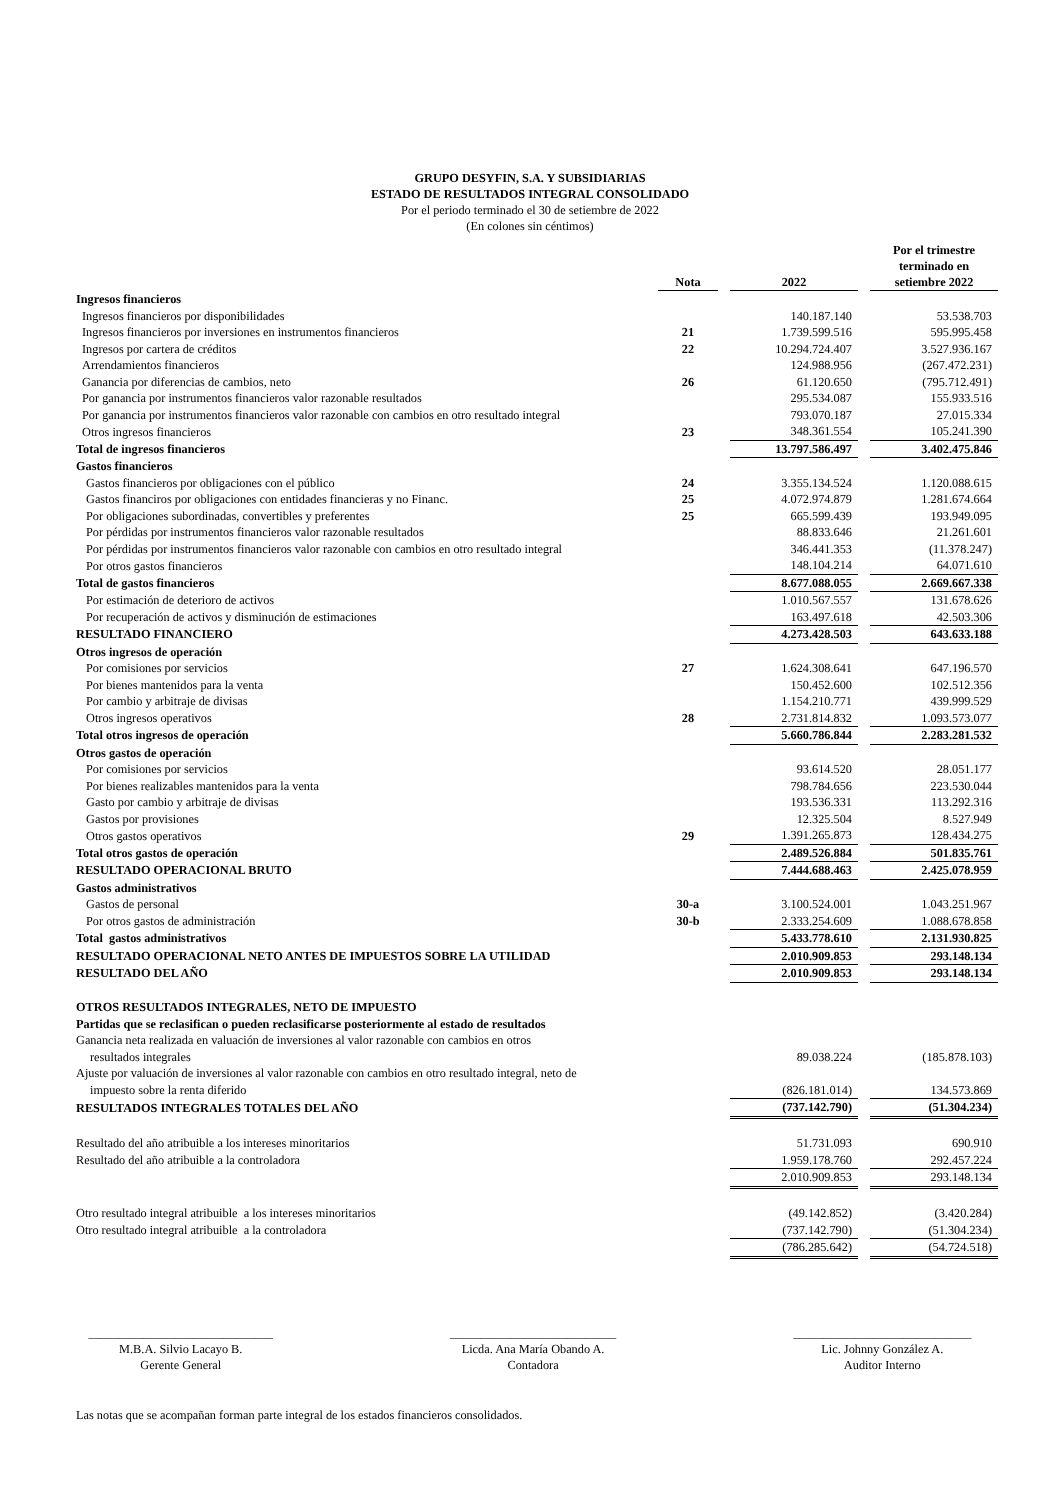GRUPO DESYFIN, S.A. Y SUBSIDIARIAS
ESTADO DE RESULTADOS INTEGRAL CONSOLIDADO
Por el periodo terminado el 30 de setiembre de 2022
(En colones sin céntimos)
| | Nota | | 2022 | | Por el trimestre terminado en setiembre 2022 |
| --- | --- | --- | --- | --- | --- |
| Ingresos financieros | | | | | |
| Ingresos financieros por disponibilidades | | | 140.187.140 | | 53.538.703 |
| Ingresos financieros por inversiones en instrumentos financieros | 21 | | 1.739.599.516 | | 595.995.458 |
| Ingresos por cartera de créditos | 22 | | 10.294.724.407 | | 3.527.936.167 |
| Arrendamientos financieros | | | 124.988.956 | | (267.472.231) |
| Ganancia por diferencias de cambios, neto | 26 | | 61.120.650 | | (795.712.491) |
| Por ganancia por instrumentos financieros valor razonable resultados | | | 295.534.087 | | 155.933.516 |
| Por ganancia por instrumentos financieros valor razonable con cambios en otro resultado integral | | | 793.070.187 | | 27.015.334 |
| Otros ingresos financieros | 23 | | 348.361.554 | | 105.241.390 |
| Total de ingresos financieros | | | 13.797.586.497 | | 3.402.475.846 |
| Gastos financieros | | | | | |
| Gastos financieros por obligaciones con el público | 24 | | 3.355.134.524 | | 1.120.088.615 |
| Gastos financiros por obligaciones con entidades financieras y no Financ. | 25 | | 4.072.974.879 | | 1.281.674.664 |
| Por obligaciones subordinadas, convertibles y preferentes | 25 | | 665.599.439 | | 193.949.095 |
| Por pérdidas por instrumentos financieros valor razonable resultados | | | 88.833.646 | | 21.261.601 |
| Por pérdidas por instrumentos financieros valor razonable con cambios en otro resultado integral | | | 346.441.353 | | (11.378.247) |
| Por otros gastos financieros | | | 148.104.214 | | 64.071.610 |
| Total de gastos financieros | | | 8.677.088.055 | | 2.669.667.338 |
| Por estimación de deterioro de activos | | | 1.010.567.557 | | 131.678.626 |
| Por recuperación de activos y disminución de estimaciones | | | 163.497.618 | | 42.503.306 |
| RESULTADO FINANCIERO | | | 4.273.428.503 | | 643.633.188 |
| Otros ingresos de operación | | | | | |
| Por comisiones por servicios | 27 | | 1.624.308.641 | | 647.196.570 |
| Por bienes mantenidos para la venta | | | 150.452.600 | | 102.512.356 |
| Por cambio y arbitraje de divisas | | | 1.154.210.771 | | 439.999.529 |
| Otros ingresos operativos | 28 | | 2.731.814.832 | | 1.093.573.077 |
| Total otros ingresos de operación | | | 5.660.786.844 | | 2.283.281.532 |
| Otros gastos de operación | | | | | |
| Por comisiones por servicios | | | 93.614.520 | | 28.051.177 |
| Por bienes realizables mantenidos para la venta | | | 798.784.656 | | 223.530.044 |
| Gasto por cambio y arbitraje de divisas | | | 193.536.331 | | 113.292.316 |
| Gastos por provisiones | | | 12.325.504 | | 8.527.949 |
| Otros gastos operativos | 29 | | 1.391.265.873 | | 128.434.275 |
| Total otros gastos de operación | | | 2.489.526.884 | | 501.835.761 |
| RESULTADO OPERACIONAL BRUTO | | | 7.444.688.463 | | 2.425.078.959 |
| Gastos administrativos | | | | | |
| Gastos de personal | 30-a | | 3.100.524.001 | | 1.043.251.967 |
| Por otros gastos de administración | 30-b | | 2.333.254.609 | | 1.088.678.858 |
| Total gastos administrativos | | | 5.433.778.610 | | 2.131.930.825 |
| RESULTADO OPERACIONAL NETO ANTES DE IMPUESTOS SOBRE LA UTILIDAD | | | 2.010.909.853 | | 293.148.134 |
| RESULTADO DEL AÑO | | | 2.010.909.853 | | 293.148.134 |
| OTROS RESULTADOS INTEGRALES, NETO DE IMPUESTO | | | | | |
| Partidas que se reclasifican o pueden reclasificarse posteriormente al estado de resultados | | | | | |
| Ganancia neta realizada en valuación de inversiones al valor razonable con cambios en otros | | | | | |
| resultados integrales | | | 89.038.224 | | (185.878.103) |
| Ajuste por valuación de inversiones al valor razonable con cambios en otro resultado integral, neto de | | | | | |
| impuesto sobre la renta diferido | | | (826.181.014) | | 134.573.869 |
| RESULTADOS INTEGRALES TOTALES DEL AÑO | | | (737.142.790) | | (51.304.234) |
| Resultado del año atribuible a los intereses minoritarios | | | 51.731.093 | | 690.910 |
| Resultado del año atribuible a la controladora | | | 1.959.178.760 | | 292.457.224 |
| | | | 2.010.909.853 | | 293.148.134 |
| Otro resultado integral atribuible a los intereses minoritarios | | | (49.142.852) | | (3.420.284) |
| Otro resultado integral atribuible a la controladora | | | (737.142.790) | | (51.304.234) |
| | | | (786.285.642) | | (54.724.518) |
______________________________
M.B.A. Silvio Lacayo B.
Gerente General
___________________________
Licda. Ana María Obando A.
Contadora
_____________________________
Lic. Johnny González A.
Auditor Interno
Las notas que se acompañan forman parte integral de los estados financieros consolidados.